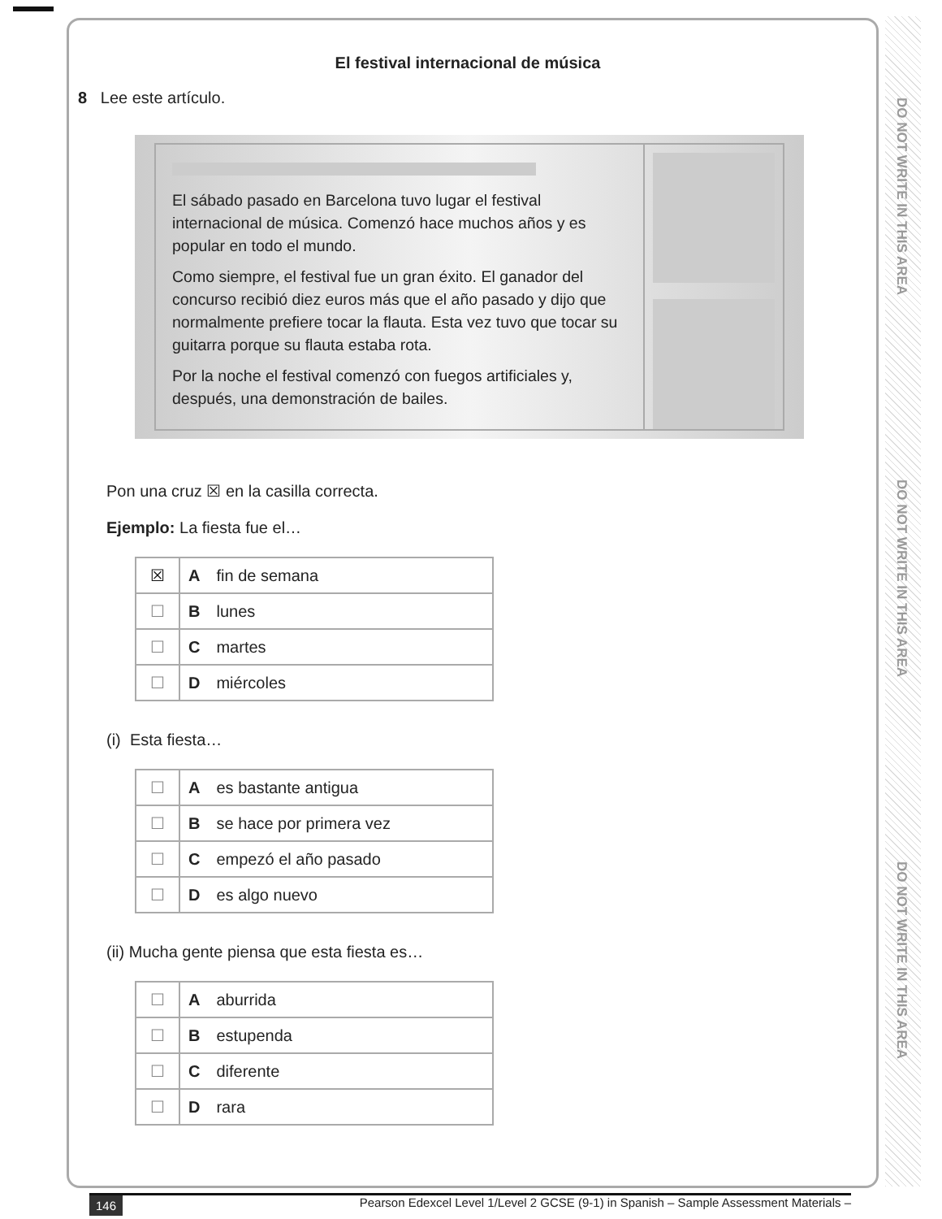DO NOT WRITE IN THIS AREA
DO NOT WRITE IN THIS AREA
DO NOT WRITE IN THIS AREA
El festival internacional de música
8 Lee este artículo.
El sábado pasado en Barcelona tuvo lugar el festival internacional de música. Comenzó hace muchos años y es popular en todo el mundo.
Como siempre, el festival fue un gran éxito. El ganador del concurso recibió diez euros más que el año pasado y dijo que normalmente prefiere tocar la flauta. Esta vez tuvo que tocar su guitarra porque su flauta estaba rota.
Por la noche el festival comenzó con fuegos artificiales y, después, una demonstración de bailes.
Pon una cruz ☒ en la casilla correcta.
Ejemplo: La fiesta fue el…
| ☒ | A | fin de semana |
| ☐ | B | lunes |
| ☐ | C | martes |
| ☐ | D | miércoles |
(i) Esta fiesta…
| ☐ | A | es bastante antigua |
| ☐ | B | se hace por primera vez |
| ☐ | C | empezó el año pasado |
| ☐ | D | es algo nuevo |
(ii) Mucha gente piensa que esta fiesta es…
| ☐ | A | aburrida |
| ☐ | B | estupenda |
| ☐ | C | diferente |
| ☐ | D | rara |
146 Pearson Edexcel Level 1/Level 2 GCSE (9-1) in Spanish – Sample Assessment Materials –